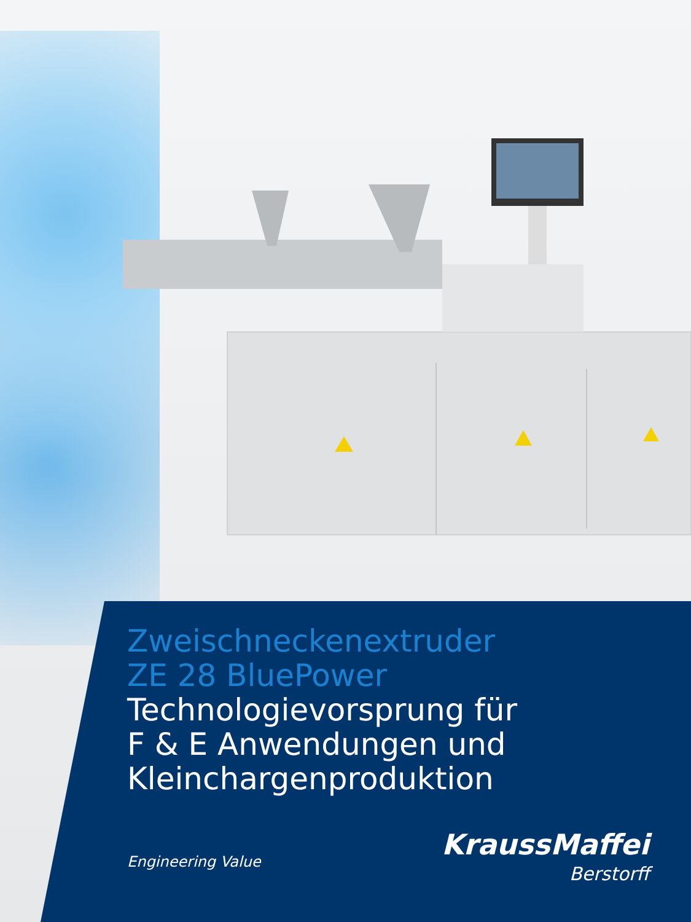Zweischneckenextruder
ZE 28 BluePower
Technologievorsprung für
F & E Anwendungen und
Kleinchargenproduktion
Engineering Value
KraussMaffei
Berstorff